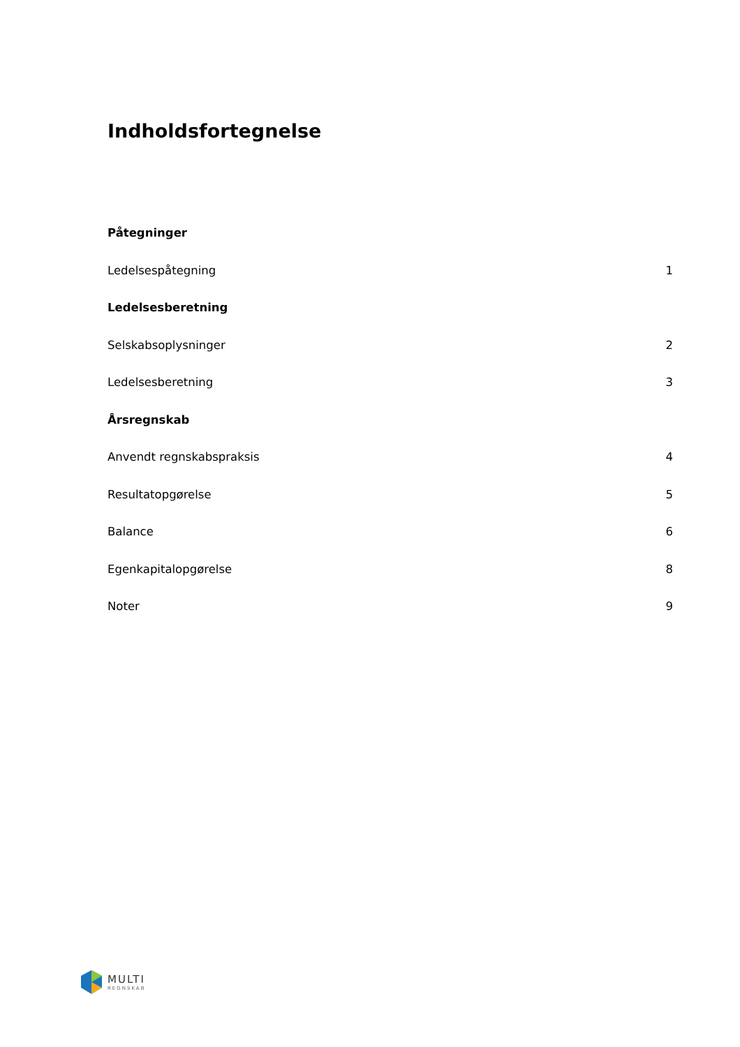Indholdsfortegnelse
Påtegninger
Ledelsespåtegning 1
Ledelsesberetning
Selskabsoplysninger 2
Ledelsesberetning 3
Årsregnskab
Anvendt regnskabspraksis 4
Resultatopgørelse 5
Balance 6
Egenkapitalopgørelse 8
Noter 9
MULTI
REGNSKAB